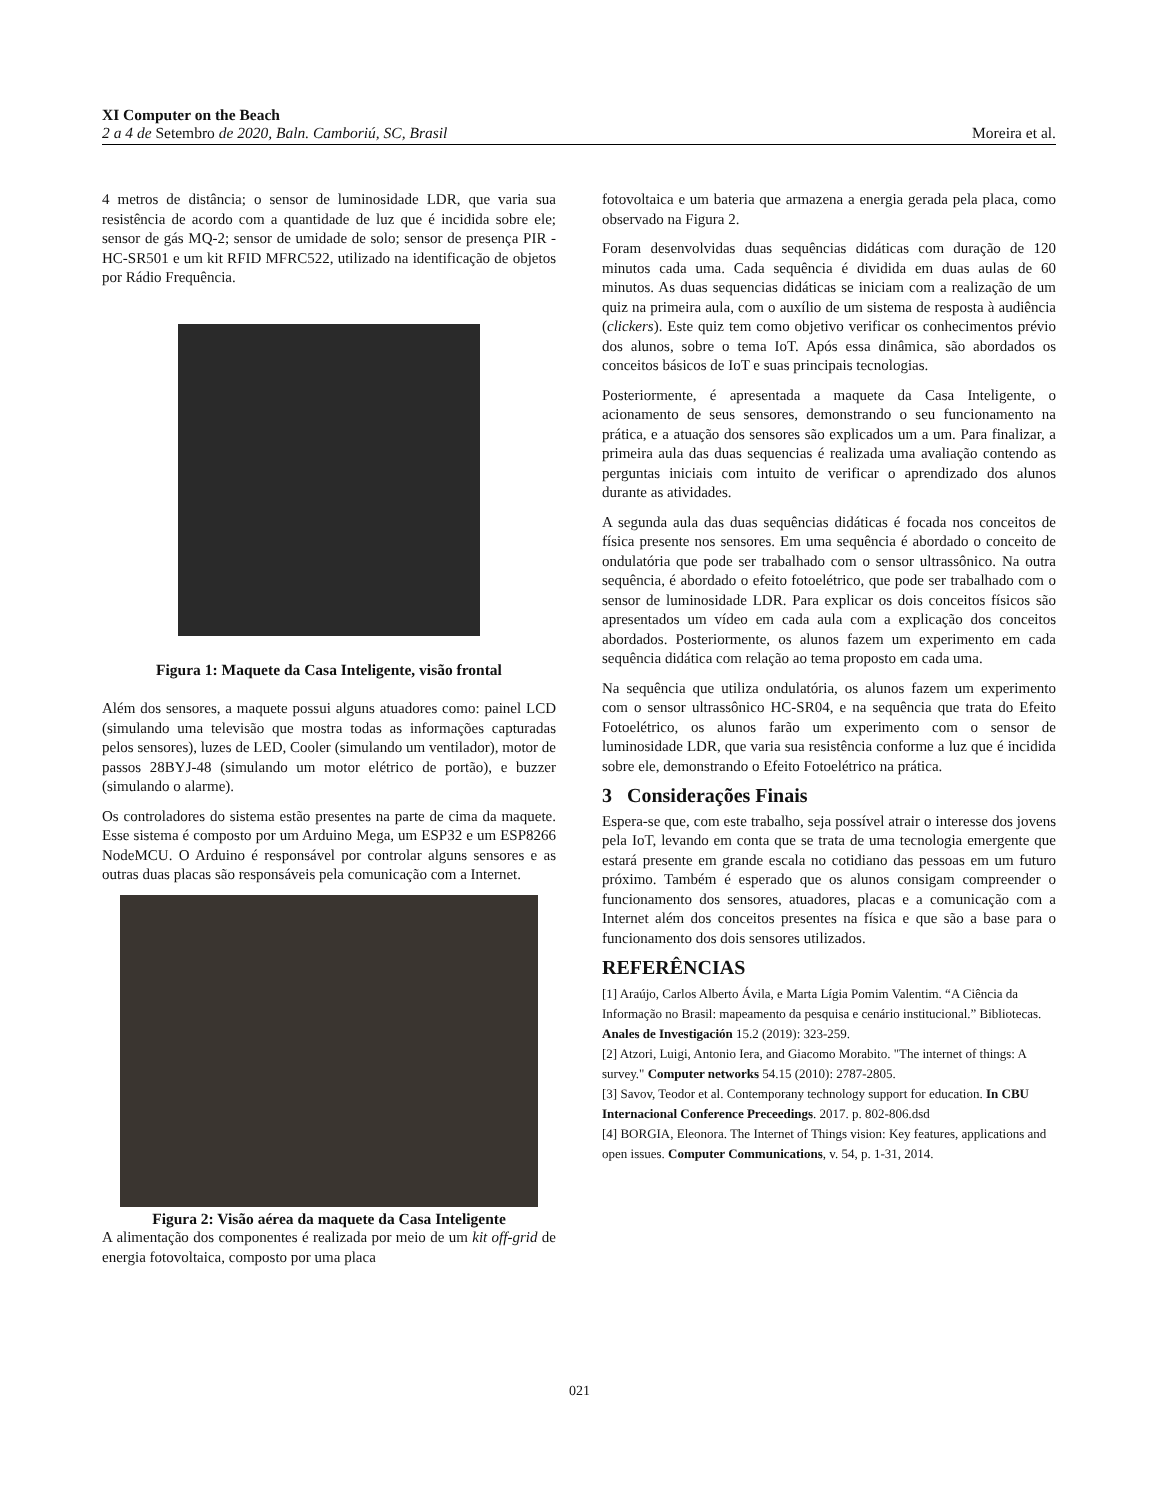XI Computer on the Beach
2 a 4 de Setembro de 2020, Baln. Camboriú, SC, Brasil Moreira et al.
4 metros de distância; o sensor de luminosidade LDR, que varia sua resistência de acordo com a quantidade de luz que é incidida sobre ele; sensor de gás MQ-2; sensor de umidade de solo; sensor de presença PIR - HC-SR501 e um kit RFID MFRC522, utilizado na identificação de objetos por Rádio Frequência.
Figura 1: Maquete da Casa Inteligente, visão frontal
Além dos sensores, a maquete possui alguns atuadores como: painel LCD (simulando uma televisão que mostra todas as informações capturadas pelos sensores), luzes de LED, Cooler (simulando um ventilador), motor de passos 28BYJ-48 (simulando um motor elétrico de portão), e buzzer (simulando o alarme).
Os controladores do sistema estão presentes na parte de cima da maquete. Esse sistema é composto por um Arduino Mega, um ESP32 e um ESP8266 NodeMCU. O Arduino é responsável por controlar alguns sensores e as outras duas placas são responsáveis pela comunicação com a Internet.
Figura 2: Visão aérea da maquete da Casa Inteligente
A alimentação dos componentes é realizada por meio de um kit off-grid de energia fotovoltaica, composto por uma placa
fotovoltaica e um bateria que armazena a energia gerada pela placa, como observado na Figura 2.
Foram desenvolvidas duas sequências didáticas com duração de 120 minutos cada uma. Cada sequência é dividida em duas aulas de 60 minutos. As duas sequencias didáticas se iniciam com a realização de um quiz na primeira aula, com o auxílio de um sistema de resposta à audiência (clickers). Este quiz tem como objetivo verificar os conhecimentos prévio dos alunos, sobre o tema IoT. Após essa dinâmica, são abordados os conceitos básicos de IoT e suas principais tecnologias.
Posteriormente, é apresentada a maquete da Casa Inteligente, o acionamento de seus sensores, demonstrando o seu funcionamento na prática, e a atuação dos sensores são explicados um a um. Para finalizar, a primeira aula das duas sequencias é realizada uma avaliação contendo as perguntas iniciais com intuito de verificar o aprendizado dos alunos durante as atividades.
A segunda aula das duas sequências didáticas é focada nos conceitos de física presente nos sensores. Em uma sequência é abordado o conceito de ondulatória que pode ser trabalhado com o sensor ultrassônico. Na outra sequência, é abordado o efeito fotoelétrico, que pode ser trabalhado com o sensor de luminosidade LDR. Para explicar os dois conceitos físicos são apresentados um vídeo em cada aula com a explicação dos conceitos abordados. Posteriormente, os alunos fazem um experimento em cada sequência didática com relação ao tema proposto em cada uma.
Na sequência que utiliza ondulatória, os alunos fazem um experimento com o sensor ultrassônico HC-SR04, e na sequência que trata do Efeito Fotoelétrico, os alunos farão um experimento com o sensor de luminosidade LDR, que varia sua resistência conforme a luz que é incidida sobre ele, demonstrando o Efeito Fotoelétrico na prática.
3 Considerações Finais
Espera-se que, com este trabalho, seja possível atrair o interesse dos jovens pela IoT, levando em conta que se trata de uma tecnologia emergente que estará presente em grande escala no cotidiano das pessoas em um futuro próximo. Também é esperado que os alunos consigam compreender o funcionamento dos sensores, atuadores, placas e a comunicação com a Internet além dos conceitos presentes na física e que são a base para o funcionamento dos dois sensores utilizados.
REFERÊNCIAS
[1] Araújo, Carlos Alberto Ávila, e Marta Lígia Pomim Valentim. “A Ciência da Informação no Brasil: mapeamento da pesquisa e cenário institucional.” Bibliotecas. Anales de Investigación 15.2 (2019): 323-259.
[2] Atzori, Luigi, Antonio Iera, and Giacomo Morabito. "The internet of things: A survey." Computer networks 54.15 (2010): 2787-2805.
[3] Savov, Teodor et al. Contemporany technology support for education. In CBU Internacional Conference Preceedings. 2017. p. 802-806.dsd
[4] BORGIA, Eleonora. The Internet of Things vision: Key features, applications and open issues. Computer Communications, v. 54, p. 1-31, 2014.
021